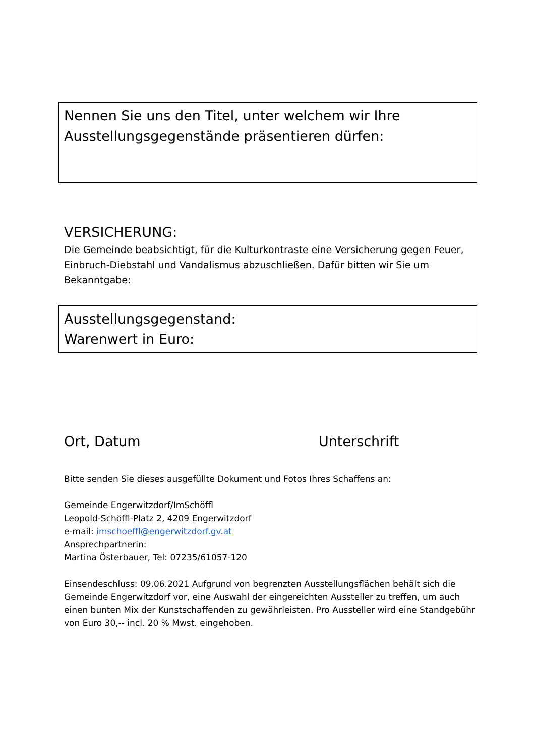Nennen Sie uns den Titel, unter welchem wir Ihre
Ausstellungsgegenstände präsentieren dürfen:
VERSICHERUNG:
Die Gemeinde beabsichtigt, für die Kulturkontraste eine Versicherung gegen Feuer, Einbruch-Diebstahl und Vandalismus abzuschließen. Dafür bitten wir Sie um Bekanntgabe:
Ausstellungsgegenstand:
Warenwert in Euro:
Ort, Datum Unterschrift
Bitte senden Sie dieses ausgefüllte Dokument und Fotos Ihres Schaffens an:
Gemeinde Engerwitzdorf/ImSchöffl
Leopold-Schöffl-Platz 2, 4209 Engerwitzdorf
e-mail: imschoeffl@engerwitzdorf.gv.at
Ansprechpartnerin:
Martina Österbauer, Tel: 07235/61057-120
Einsendeschluss: 09.06.2021 Aufgrund von begrenzten Ausstellungsflächen behält sich die Gemeinde Engerwitzdorf vor, eine Auswahl der eingereichten Aussteller zu treffen, um auch einen bunten Mix der Kunstschaffenden zu gewährleisten. Pro Aussteller wird eine Standgebühr von Euro 30,-- incl. 20 % Mwst. eingehoben.